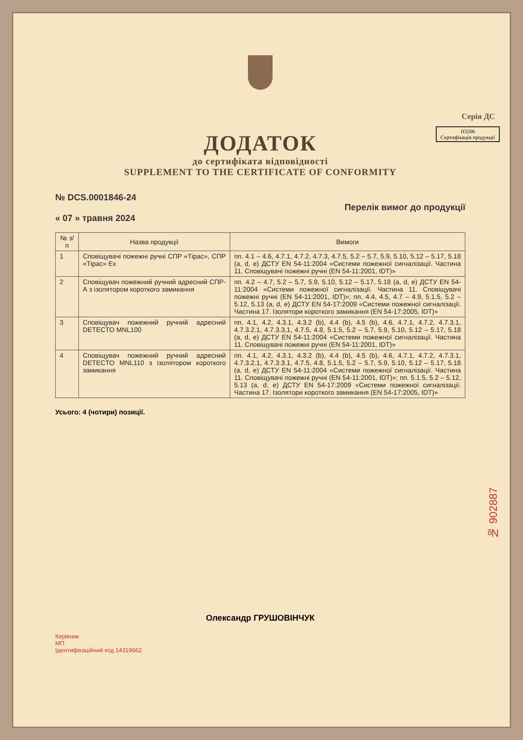Серія ДС
ДОДАТОК
1O206
Сертифікація продукції
до сертифіката відповідності
SUPPLEMENT TO THE CERTIFICATE OF CONFORMITY
№ DCS.0001846-24
« 07 » травня 2024
Перелік вимог до продукції
| № з/п | Назва продукції | Вимоги |
| --- | --- | --- |
| 1 | Сповіщувачі пожежні ручні СПР «Тірас», СПР «Тірас» Ex | пп. 4.1 – 4.6, 4.7.1, 4.7.2, 4.7.3, 4.7.5, 5.2 – 5.7, 5.9, 5.10, 5.12 – 5.17, 5.18 (a, d, e) ДСТУ EN 54-11:2004 «Системи пожежної сигналізації. Частина 11. Сповіщувачі пожежні ручні (EN 54-11:2001, IDT)» |
| 2 | Сповіщувач пожежний ручний адресний СПР-А з ізолятором короткого замикання | пп. 4.2 – 4.7, 5.2 – 5.7, 5.9, 5.10, 5.12 – 5.17, 5.18 (a, d, e) ДСТУ EN 54-11:2004 «Системи пожежної сигналізації. Частина 11. Сповіщувачі пожежні ручні (EN 54-11:2001, IDT)»; пп. 4.4, 4.5, 4.7 – 4.9, 5.1.5, 5.2 – 5.12, 5.13 (a, d, e) ДСТУ EN 54-17:2009 «Системи пожежної сигналізації. Частина 17. Ізолятори короткого замикання (EN 54-17:2005, IDT)» |
| 3 | Сповіщувач пожежний ручний адресний DETECTO MNL100 | пп. 4.1, 4.2, 4.3.1, 4.3.2 (b), 4.4 (b), 4.5 (b), 4.6, 4.7.1, 4.7.2, 4.7.3.1, 4.7.3.2.1, 4.7.3.3,1, 4.7.5, 4.8, 5.1.5, 5.2 – 5.7, 5.9, 5.10, 5.12 – 5.17, 5.18 (a, d, e) ДСТУ EN 54-11:2004 «Системи пожежної сигналізації. Частина 11. Сповіщувачі пожежні ручні (EN 54-11:2001, IDT)» |
| 4 | Сповіщувач пожежний ручний адресний DETECTO MNL110 з ізолятором короткого замикання | пп. 4.1, 4.2, 4.3.1, 4.3.2 (b), 4.4 (b), 4.5 (b), 4.6, 4.7.1, 4.7.2, 4.7.3.1, 4.7.3.2.1, 4.7.3.3.1, 4.7.5, 4.8, 5.1.5, 5.2 – 5.7, 5.9, 5.10, 5.12 – 5.17, 5.18 (a, d, e) ДСТУ EN 54-11:2004 «Системи пожежної сигналізації. Частина 11. Сповіщувачі пожежні ручні (EN 54-11:2001, IDT)»; пп. 5.1.5, 5.2 – 5.12, 5.13 (a, d, e) ДСТУ EN 54-17:2009 «Системи пожежної сигналізації. Частина 17. Ізолятори короткого замикання (EN 54-17:2005, IDT)» |
Усього: 4 (чотири) позиції.
Олександр ГРУШОВІНЧУК
Керівник
МП
Ідентифікаційний код 14319662
№ 902887